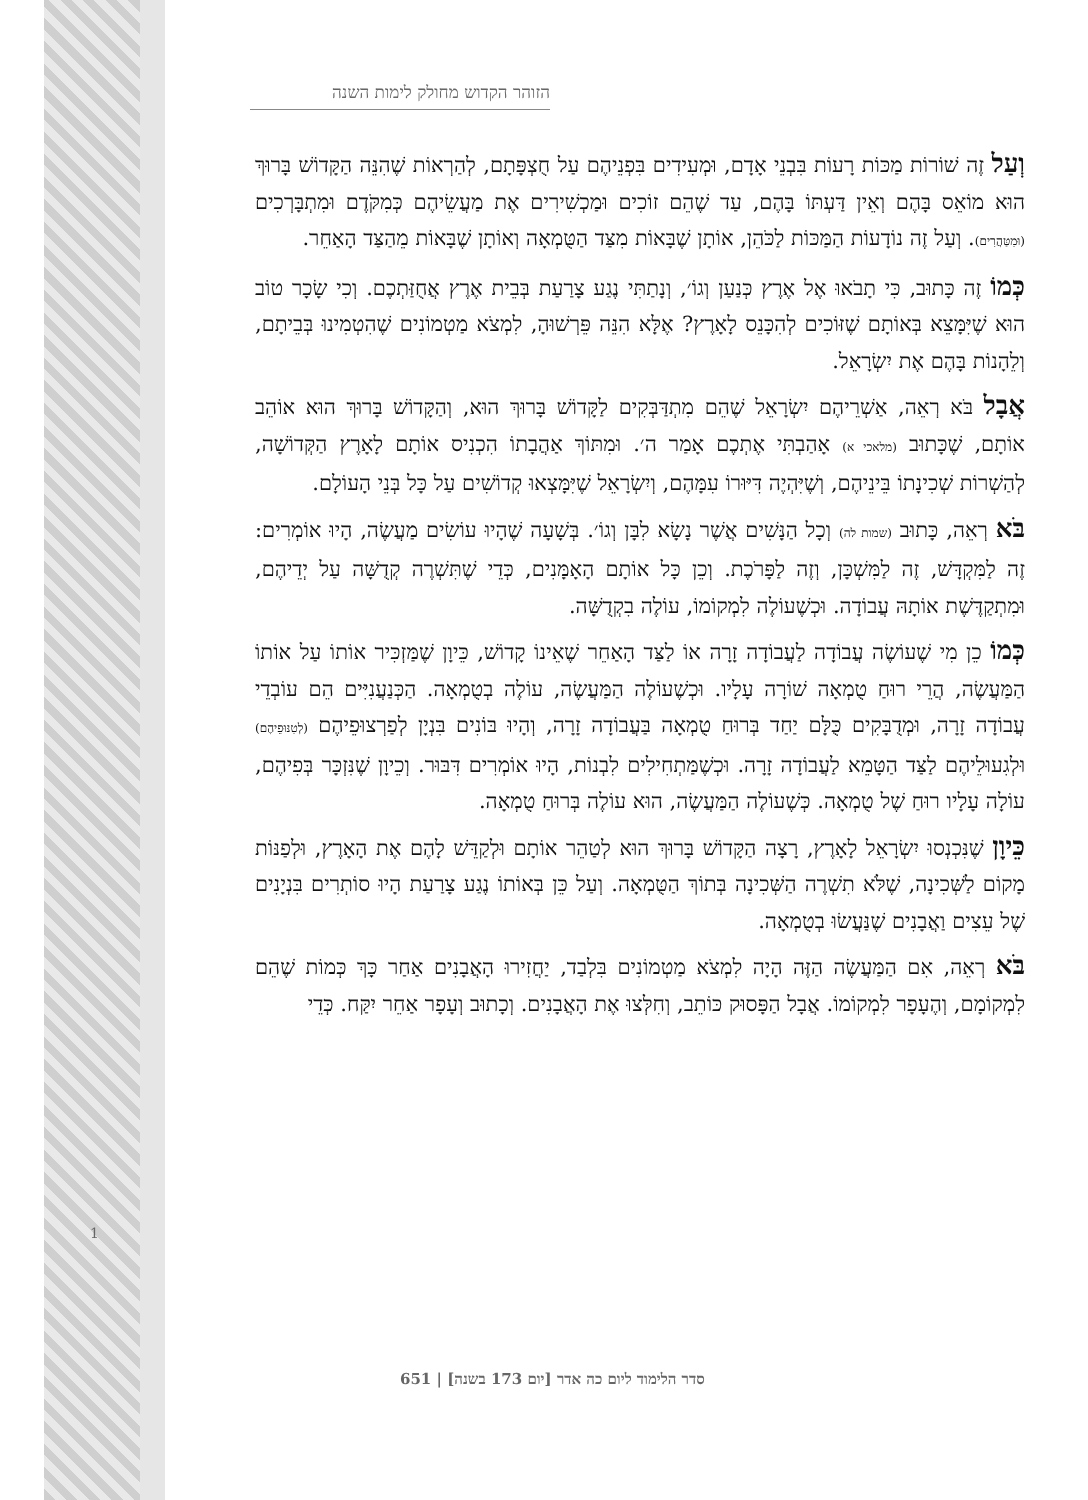הזוהר הקדוש מחולק לימות השנה
וְעַל זֶה שׁוֹרוֹת מַכּוֹת רָעוֹת בִּבְנֵי אָדָם, וּמְעִידִים בִּפְנֵיהֶם עַל חֻצְפָּתָם, לְהַרְאוֹת שֶׁהִנֵּה הַקָּדוֹשׁ בָּרוּךְ הוּא מוֹאֵס בָּהֶם וְאֵין דַּעְתּוֹ בָּהֶם, עַד שֶׁהֵם זוֹכִים וּמַכְשִׁירִים אֶת מַעֲשֵׂיהֶם כְּמִקֹּדֶם וּמִתְבָּרְכִים (וּמִטַּהֲרִים). וְעַל זֶה נוֹדָעוֹת הַמַּכּוֹת לַכֹּהֵן, אוֹתָן שֶׁבָּאוֹת מִצַּד הַטֻּמְאָה וְאוֹתָן שֶׁבָּאוֹת מֵהַצַּד הָאַחֵר.
כְּמוֹ זֶה כָּתוּב, כִּי תָבֹאוּ אֶל אֶרֶץ כְּנַעַן וְגוֹ׳, וְנָתַתִּי נֶגַע צָרַעַת בְּבֵית אֶרֶץ אֲחֻזַּתְכֶם. וְכִי שָׂכָר טוֹב הוּא שֶׁיִּמָּצֵא בְּאוֹתָם שֶׁזּוֹכִים לְהִכָּנֵס לָאָרֶץ? אֶלָּא הִנֵּה פֵּרְשׁוּהָ, לִמְצֹא מַטְמוֹנִים שֶׁהִטְמִינוּ בְּבֵיתָם, וְלֵהָנוֹת בָּהֶם אֶת יִשְׂרָאֵל.
אֲבָל בֹּא רְאֵה, אַשְׁרֵיהֶם יִשְׂרָאֵל שֶׁהֵם מִתְדַּבְּקִים לַקָּדוֹשׁ בָּרוּךְ הוּא, וְהַקָּדוֹשׁ בָּרוּךְ הוּא אוֹהֵב אוֹתָם, שֶׁכָּתוּב (מלאכי א) אָהַבְתִּי אֶתְכֶם אָמַר ה׳. וּמִתּוֹךְ אַהֲבָתוֹ הִכְנִיס אוֹתָם לָאָרֶץ הַקְּדוֹשָׁה, לְהַשְׁרוֹת שְׁכִינָתוֹ בֵּינֵיהֶם, וְשֶׁיִּהְיֶה דִּיּוּרוֹ עִמָּהֶם, וְיִשְׂרָאֵל שֶׁיִּמָּצְאוּ קְדוֹשִׁים עַל כָּל בְּנֵי הָעוֹלָם.
בֹּא רְאֵה, כָּתוּב (שמות לה) וְכָל הַנָּשִׁים אֲשֶׁר נָשָׂא לִבָּן וְגוֹ׳. בְּשָׁעָה שֶׁהָיוּ עוֹשִׂים מַעֲשֶׂה, הָיוּ אוֹמְרִים: זֶה לַמִּקְדָּשׁ, זֶה לַמִּשְׁכָּן, וְזֶה לַפָּרֹכֶת. וְכֵן כָּל אוֹתָם הָאָמָּנִים, כְּדֵי שֶׁתִּשְׁרֶה קְדֻשָּׁה עַל יְדֵיהֶם, וּמִתְקַדֶּשֶׁת אוֹתָהּ עֲבוֹדָה. וּכְשֶׁעוֹלֶה לִמְקוֹמוֹ, עוֹלֶה בִקְדֻשָּׁה.
כְּמוֹ כֵן מִי שֶׁעוֹשֶׂה עֲבוֹדָה לַעֲבוֹדָה זָרָה אוֹ לַצַּד הָאַחֵר שֶׁאֵינוֹ קָדוֹשׁ, כֵּיוָן שֶׁמַּזְכִּיר אוֹתוֹ עַל אוֹתוֹ הַמַּעֲשֶׂה, הֲרֵי רוּחַ טֻמְאָה שׁוֹרָה עָלָיו. וּכְשֶׁעוֹלֶה הַמַּעֲשֶׂה, עוֹלֶה בְטֻמְאָה. הַכְּנַעֲנִיִּים הֵם עוֹבְדֵי עֲבוֹדָה זָרָה, וּמְדֻבָּקִים כֻּלָּם יַחַד בְּרוּחַ טֻמְאָה בַּעֲבוֹדָה זָרָה, וְהָיוּ בּוֹנִים בִּנְיָן לְפַרְצוּפֵיהֶם (לְטִנּוּפֵיהֶם) וּלְגִעוּלֵיהֶם לַצַּד הַטָּמֵא לַעֲבוֹדָה זָרָה. וּכְשֶׁמַּתְחִילִים לִבְנוֹת, הָיוּ אוֹמְרִים דִּבּוּר. וְכֵיוָן שֶׁנִּזְכָּר בְּפִיהֶם, עוֹלָה עָלָיו רוּחַ שֶׁל טֻמְאָה. כְּשֶׁעוֹלֶה הַמַּעֲשֶׂה, הוּא עוֹלֶה בְּרוּחַ טֻמְאָה.
כֵּיוָן שֶׁנִּכְנְסוּ יִשְׂרָאֵל לָאָרֶץ, רָצָה הַקָּדוֹשׁ בָּרוּךְ הוּא לְטַהֵר אוֹתָם וּלְקַדֵּשׁ לָהֶם אֶת הָאָרֶץ, וּלְפַנּוֹת מָקוֹם לַשְּׁכִינָה, שֶׁלֹּא תִשְׁרֶה הַשְּׁכִינָה בְּתוֹךְ הַטֻּמְאָה. וְעַל כֵּן בְּאוֹתוֹ נֶגַע צָרַעַת הָיוּ סוֹתְרִים בִּנְיָנִים שֶׁל עֵצִים וַאֲבָנִים שֶׁנַּעֲשׂוּ בְטֻמְאָה.
בֹּא רְאֵה, אִם הַמַּעֲשֶׂה הַזֶּה הָיָה לִמְצֹא מַטְמוֹנִים בִּלְבַד, יַחֲזִירוּ הָאֲבָנִים אַחַר כָּךְ כְּמוֹת שֶׁהֵם לִמְקוֹמָם, וְהֶעָפָר לִמְקוֹמוֹ. אֲבָל הַפָּסוּק כּוֹתֵב, וְחִלְּצוּ אֶת הָאֲבָנִים. וְכָתוּב וְעָפָר אַחֵר יִקַּח. כְּדֵי
1
סדר הלימוד ליום כה אדר [יום 173 בשנה] | 651